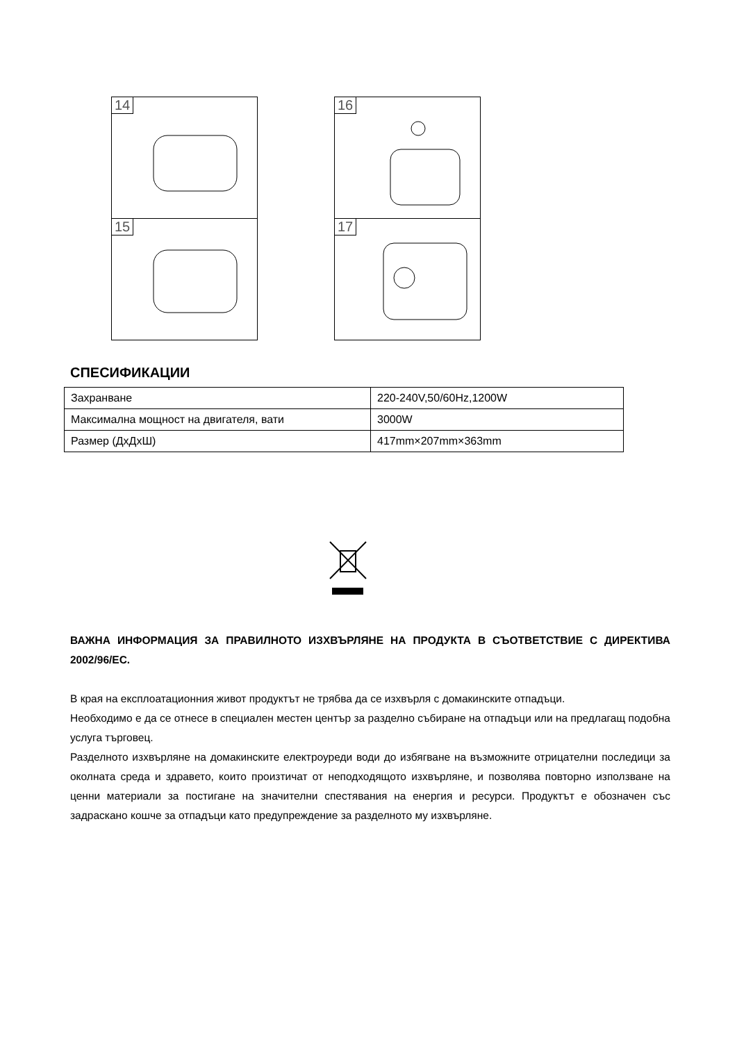14
16
15
17
СПЕСИФИКАЦИИ
| Захранване | 220-240V,50/60Hz,1200W |
| Максимална мощност на двигателя, вати | 3000W |
| Размер (ДхДхШ) | 417mm×207mm×363mm |
ВАЖНА ИНФОРМАЦИЯ ЗА ПРАВИЛНОТО ИЗХВЪРЛЯНЕ НА ПРОДУКТА В СЪОТВЕТСТВИЕ С ДИРЕКТИВА 2002/96/ЕС.
В края на експлоатационния живот продуктът не трябва да се изхвърля с домакинските отпадъци.
Необходимо е да се отнесе в специален местен център за разделно събиране на отпадъци или на предлагащ подобна услуга търговец.
Разделното изхвърляне на домакинските електроуреди води до избягване на възможните отрицателни последици за околната среда и здравето, които произтичат от неподходящото изхвърляне, и позволява повторно използване на ценни материали за постигане на значителни спестявания на енергия и ресурси. Продуктът е обозначен със задраскано кошче за отпадъци като предупреждение за разделното му изхвърляне.